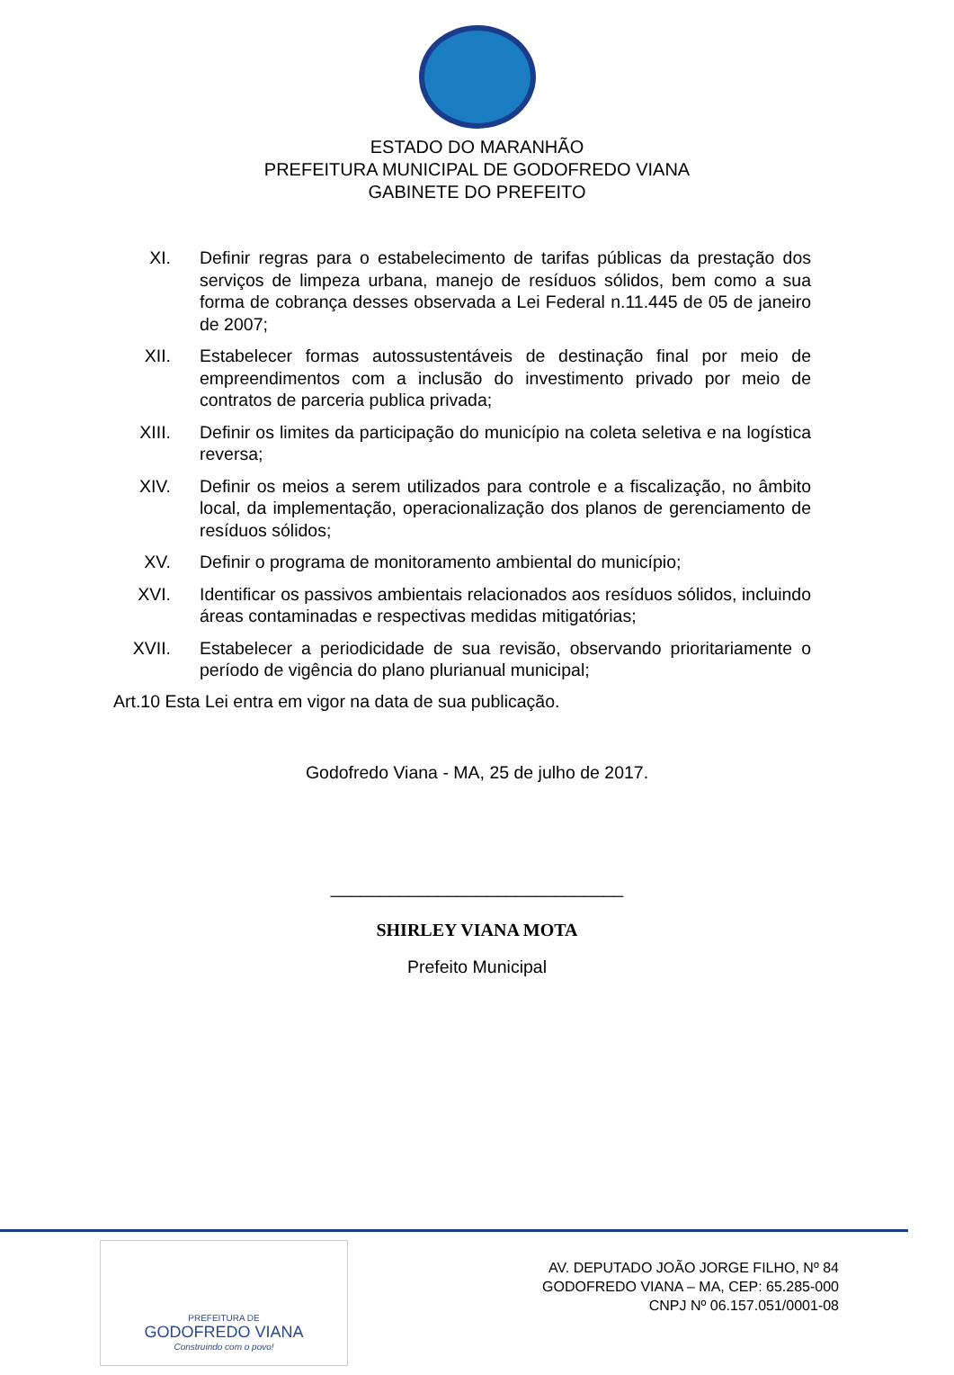ESTADO DO MARANHÃO
PREFEITURA MUNICIPAL DE GODOFREDO VIANA
GABINETE DO PREFEITO
XI. Definir regras para o estabelecimento de tarifas públicas da prestação dos serviços de limpeza urbana, manejo de resíduos sólidos, bem como a sua forma de cobrança desses observada a Lei Federal n.11.445 de 05 de janeiro de 2007;
XII. Estabelecer formas autossustentáveis de destinação final por meio de empreendimentos com a inclusão do investimento privado por meio de contratos de parceria publica privada;
XIII. Definir os limites da participação do município na coleta seletiva e na logística reversa;
XIV. Definir os meios a serem utilizados para controle e a fiscalização, no âmbito local, da implementação, operacionalização dos planos de gerenciamento de resíduos sólidos;
XV. Definir o programa de monitoramento ambiental do município;
XVI. Identificar os passivos ambientais relacionados aos resíduos sólidos, incluindo áreas contaminadas e respectivas medidas mitigatórias;
XVII. Estabelecer a periodicidade de sua revisão, observando prioritariamente o período de vigência do plano plurianual municipal;
Art.10 Esta Lei entra em vigor na data de sua publicação.
Godofredo Viana - MA, 25 de julho de 2017.
______________________________
SHIRLEY VIANA MOTA
Prefeito Municipal
PREFEITURA DE
GODOFREDO VIANA
Construindo com o povo!
AV. DEPUTADO JOÃO JORGE FILHO, Nº 84
GODOFREDO VIANA – MA, CEP: 65.285-000
CNPJ Nº 06.157.051/0001-08